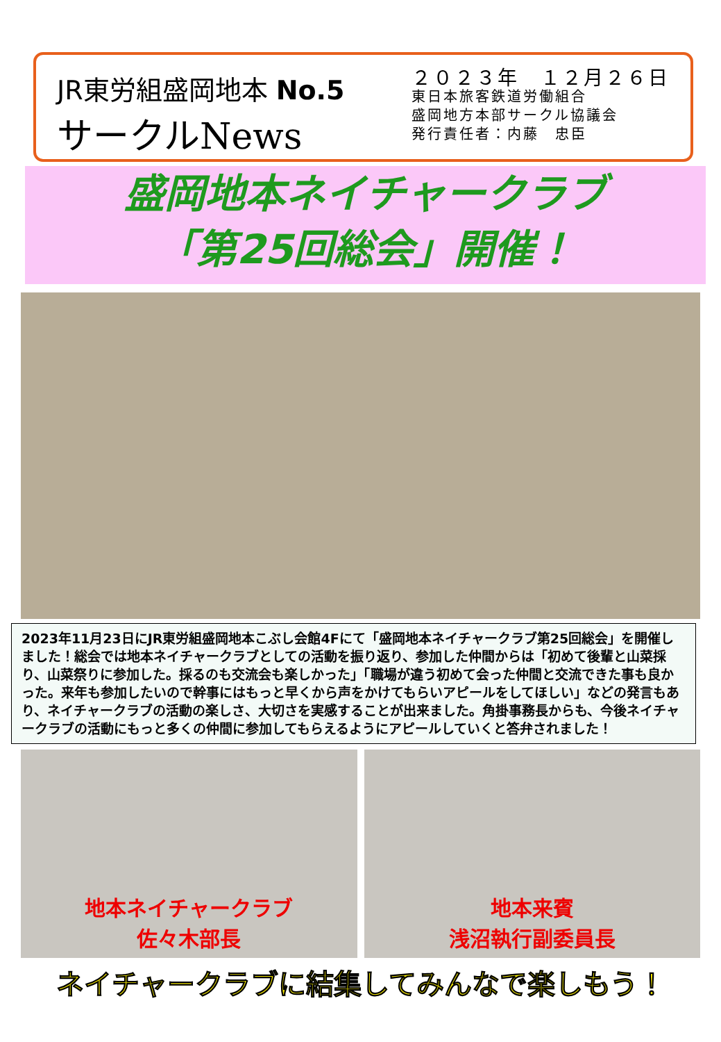JR東労組盛岡地本 No.5
サークルNews
２０２３年　１２月２６日
東日本旅客鉄道労働組合
盛岡地方本部サークル協議会
発行責任者：内藤　忠臣
盛岡地本ネイチャークラブ
「第25回総会」開催！
2023年11月23日にJR東労組盛岡地本こぶし会館4Fにて「盛岡地本ネイチャークラブ第25回総会」を開催しました！総会では地本ネイチャークラブとしての活動を振り返り、参加した仲間からは「初めて後輩と山菜採り、山菜祭りに参加した。採るのも交流会も楽しかった」「職場が違う初めて会った仲間と交流できた事も良かった。来年も参加したいので幹事にはもっと早くから声をかけてもらいアピールをしてほしい」などの発言もあり、ネイチャークラブの活動の楽しさ、大切さを実感することが出来ました。角掛事務長からも、今後ネイチャークラブの活動にもっと多くの仲間に参加してもらえるようにアピールしていくと答弁されました！
地本ネイチャークラブ
佐々木部長
地本来賓
浅沼執行副委員長
ネイチャークラブに結集してみんなで楽しもう！